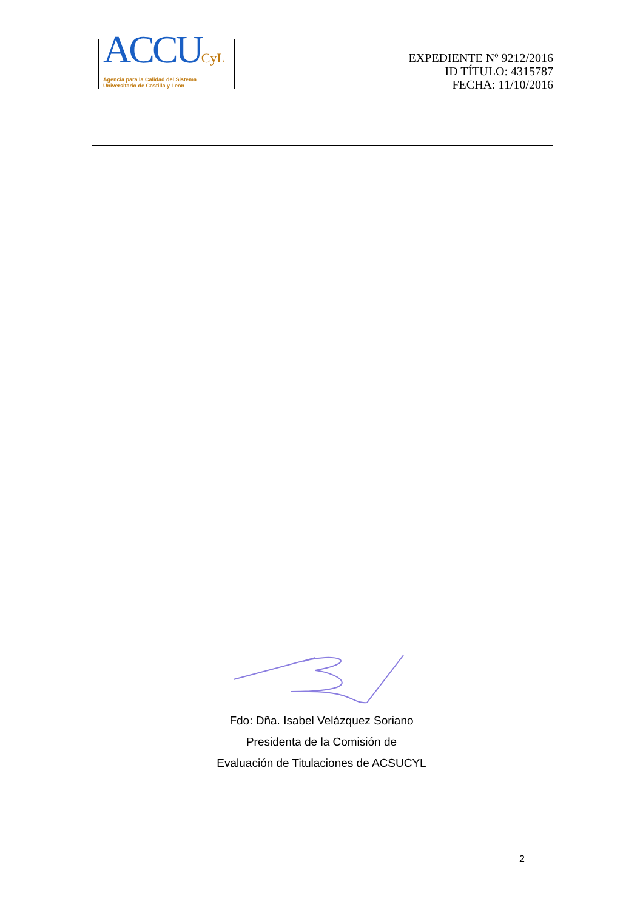ACCUCyL
Agencia para la Calidad del Sistema
Universitario de Castilla y León
EXPEDIENTE Nº 9212/2016
ID TÍTULO: 4315787
FECHA: 11/10/2016
Fdo: Dña. Isabel Velázquez Soriano
Presidenta de la Comisión de
Evaluación de Titulaciones de ACSUCYL
2